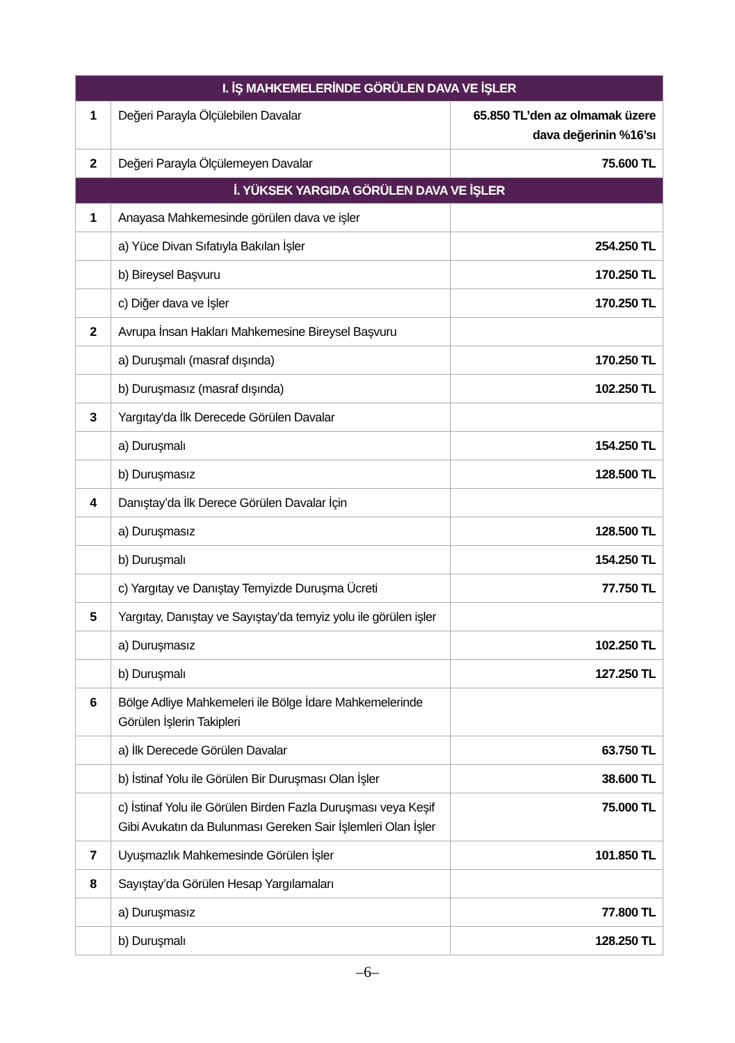| I. İŞ MAHKEMELERİNDE GÖRÜLEN DAVA VE İŞLER | | |
| --- | --- | --- |
| 1 | Değeri Parayla Ölçülebilen Davalar | 65.850 TL’den az olmamak üzere dava değerinin %16’sı |
| 2 | Değeri Parayla Ölçülemeyen Davalar | 75.600 TL |
| İ. YÜKSEK YARGIDA GÖRÜLEN DAVA VE İŞLER | | |
| 1 | Anayasa Mahkemesinde görülen dava ve işler | |
| | a) Yüce Divan Sıfatıyla Bakılan İşler | 254.250 TL |
| | b) Bireysel Başvuru | 170.250 TL |
| | c) Diğer dava ve İşler | 170.250 TL |
| 2 | Avrupa İnsan Hakları Mahkemesine Bireysel Başvuru | |
| | a) Duruşmalı (masraf dışında) | 170.250 TL |
| | b) Duruşmasız (masraf dışında) | 102.250 TL |
| 3 | Yargıtay'da İlk Derecede Görülen Davalar | |
| | a) Duruşmalı | 154.250 TL |
| | b) Duruşmasız | 128.500 TL |
| 4 | Danıştay’da İlk Derece Görülen Davalar İçin | |
| | a) Duruşmasız | 128.500 TL |
| | b) Duruşmalı | 154.250 TL |
| | c) Yargıtay ve Danıştay Temyizde Duruşma Ücreti | 77.750 TL |
| 5 | Yargıtay, Danıştay ve Sayıştay’da temyiz yolu ile görülen işler | |
| | a) Duruşmasız | 102.250 TL |
| | b) Duruşmalı | 127.250 TL |
| 6 | Bölge Adliye Mahkemeleri ile Bölge İdare Mahkemelerinde Görülen İşlerin Takipleri | |
| | a) İlk Derecede Görülen Davalar | 63.750 TL |
| | b) İstinaf Yolu ile Görülen Bir Duruşması Olan İşler | 38.600 TL |
| | c) İstinaf Yolu ile Görülen Birden Fazla Duruşması veya Keşif Gibi Avukatın da Bulunması Gereken Sair İşlemleri Olan İşler | 75.000 TL |
| 7 | Uyuşmazlık Mahkemesinde Görülen İşler | 101.850 TL |
| 8 | Sayıştay’da Görülen Hesap Yargılamaları | |
| | a) Duruşmasız | 77.800 TL |
| | b) Duruşmalı | 128.250 TL |
–6–